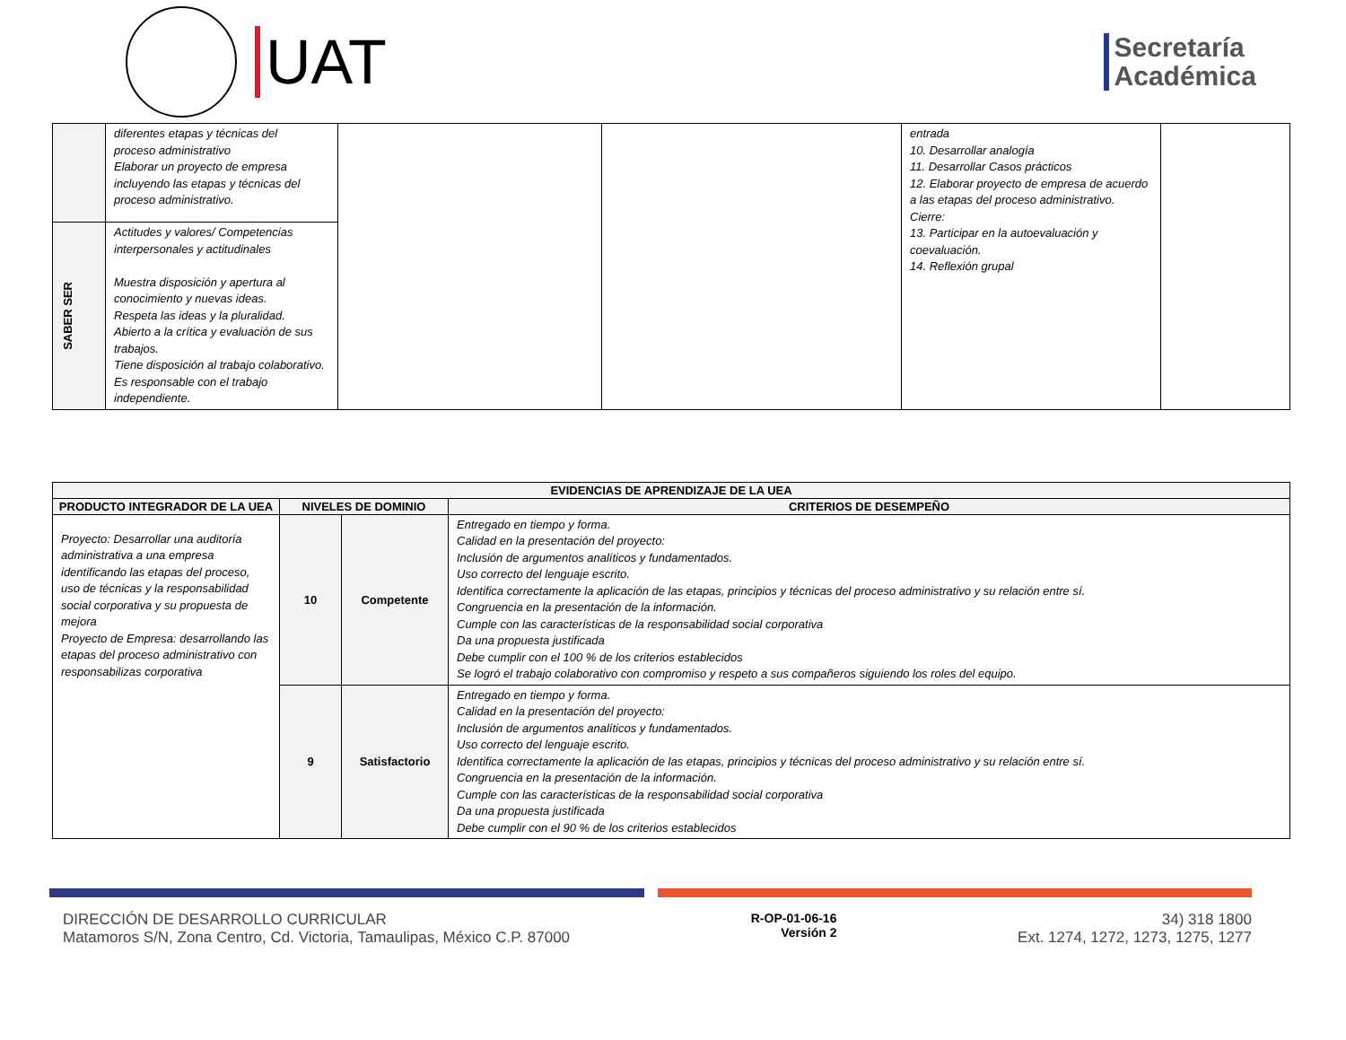UAT
Secretaría
Académica
| | diferentes etapas y técnicas del proceso administrativo Elaborar un proyecto de empresa incluyendo las etapas y técnicas del proceso administrativo. | | | entrada 10. Desarrollar analogía 11. Desarrollar Casos prácticos 12. Elaborar proyecto de empresa de acuerdo a las etapas del proceso administrativo. Cierre: 13. Participar en la autoevaluación y coevaluación. 14. Reflexión grupal | |
| SABER SER | Actitudes y valores/ Competencias interpersonales y actitudinales Muestra disposición y apertura al conocimiento y nuevas ideas. Respeta las ideas y la pluralidad. Abierto a la crítica y evaluación de sus trabajos. Tiene disposición al trabajo colaborativo. Es responsable con el trabajo independiente. | | | | |
| EVIDENCIAS DE APRENDIZAJE DE LA UEA | | | |
| --- | --- | --- | --- |
| PRODUCTO INTEGRADOR DE LA UEA | NIVELES DE DOMINIO | | CRITERIOS DE DESEMPEÑO |
| Proyecto: Desarrollar una auditoría administrativa a una empresa identificando las etapas del proceso, uso de técnicas y la responsabilidad social corporativa y su propuesta de mejora Proyecto de Empresa: desarrollando las etapas del proceso administrativo con responsabilizas corporativa | 10 | Competente | Entregado en tiempo y forma. Calidad en la presentación del proyecto: Inclusión de argumentos analíticos y fundamentados. Uso correcto del lenguaje escrito. Identifica correctamente la aplicación de las etapas, principios y técnicas del proceso administrativo y su relación entre sí. Congruencia en la presentación de la información. Cumple con las características de la responsabilidad social corporativa Da una propuesta justificada Debe cumplir con el 100 % de los criterios establecidos Se logró el trabajo colaborativo con compromiso y respeto a sus compañeros siguiendo los roles del equipo. |
| | 9 | Satisfactorio | Entregado en tiempo y forma. Calidad en la presentación del proyecto: Inclusión de argumentos analíticos y fundamentados. Uso correcto del lenguaje escrito. Identifica correctamente la aplicación de las etapas, principios y técnicas del proceso administrativo y su relación entre sí. Congruencia en la presentación de la información. Cumple con las características de la responsabilidad social corporativa Da una propuesta justificada Debe cumplir con el 90 % de los criterios establecidos |
DIRECCIÓN DE DESARROLLO CURRICULAR
Matamoros S/N, Zona Centro, Cd. Victoria, Tamaulipas, México C.P. 87000
R-OP-01-06-16
Versión 2
34) 318 1800
Ext. 1274, 1272, 1273, 1275, 1277